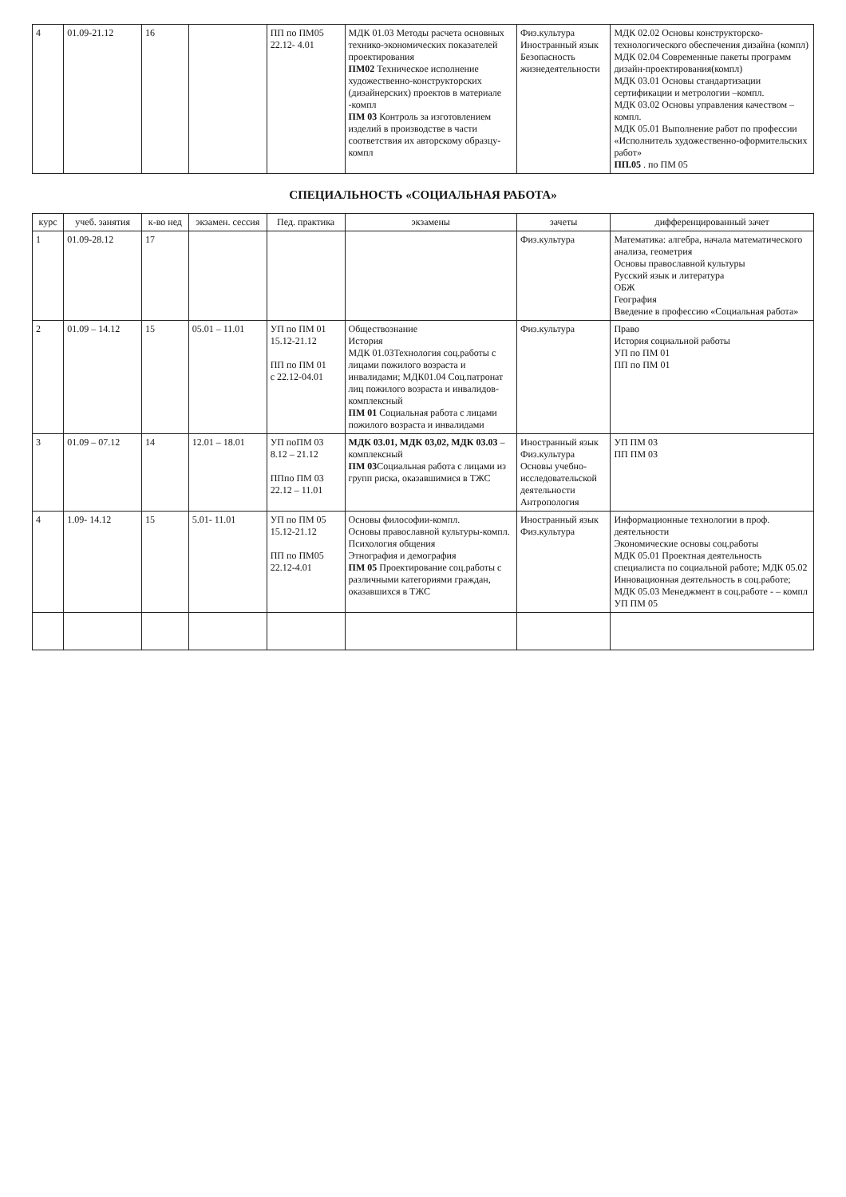| 4 | 01.09-21.12 | 16 | | ПП по ПМ05 22.12- 4.01 | МДК 01.03 Методы расчета основных технико-экономических показателей проектирования ПМ02 Техническое исполнение художественно-конструкторских (дизайнерских) проектов в материале -компл ПМ 03 Контроль за изготовлением изделий в производстве в части соответствия их авторскому образцу- компл | Физ.культура Иностранный язык Безопасность жизнедеятельности | МДК 02.02 Основы конструкторско-технологического обеспечения дизайна (компл) МДК 02.04 Современные пакеты программ дизайн-проектирования(компл) МДК 03.01 Основы стандартизации сертификации и метрологии –компл. МДК 03.02 Основы управления качеством – компл. МДК 05.01 Выполнение работ по профессии «Исполнитель художественно-оформительских работ» ПП.05 . по ПМ 05 |
СПЕЦИАЛЬНОСТЬ «СОЦИАЛЬНАЯ РАБОТА»
| курс | учеб. занятия | к-во нед | экзамен. сессия | Пед. практика | экзамены | зачеты | дифференцированный зачет |
| --- | --- | --- | --- | --- | --- | --- | --- |
| 1 | 01.09-28.12 | 17 | | | | Физ.культура | Математика: алгебра, начала математического анализа, геометрия Основы православной культуры Русский язык и литература ОБЖ География Введение в профессию «Социальная работа» |
| 2 | 01.09 – 14.12 | 15 | 05.01 – 11.01 | УП по ПМ 01 15.12-21.12 ПП по ПМ 01 с 22.12-04.01 | Обществознание История МДК 01.03Технология соц.работы с лицами пожилого возраста и инвалидами; МДК01.04 Соц.патронат лиц пожилого возраста и инвалидов- комплексный ПМ 01 Социальная работа с лицами пожилого возраста и инвалидами | Физ.культура | Право История социальной работы УП по ПМ 01 ПП по ПМ 01 |
| 3 | 01.09 – 07.12 | 14 | 12.01 – 18.01 | УП поПМ 03 8.12 – 21.12 ППпо ПМ 03 22.12 – 11.01 | МДК 03.01, МДК 03,02, МДК 03.03 – комплексный ПМ 03 Социальная работа с лицами из групп риска, оказавшимися в ТЖС | Иностранный язык Физ.культура Основы учебно-исследовательской деятельности Антропология | УП ПМ 03 ПП ПМ 03 |
| 4 | 1.09- 14.12 | 15 | 5.01- 11.01 | УП по ПМ 05 15.12-21.12 ПП по ПМ05 22.12-4.01 | Основы философии-компл. Основы православной культуры-компл. Психология общения Этнография и демография ПМ 05 Проектирование соц.работы с различными категориями граждан, оказавшихся в ТЖС | Иностранный язык Физ.культура | Информационные технологии в проф. деятельности Экономические основы соц.работы МДК 05.01 Проектная деятельность специалиста по социальной работе; МДК 05.02 Инновационная деятельность в соц.работе; МДК 05.03 Менеджмент в соц.работе - – компл УП ПМ 05 |